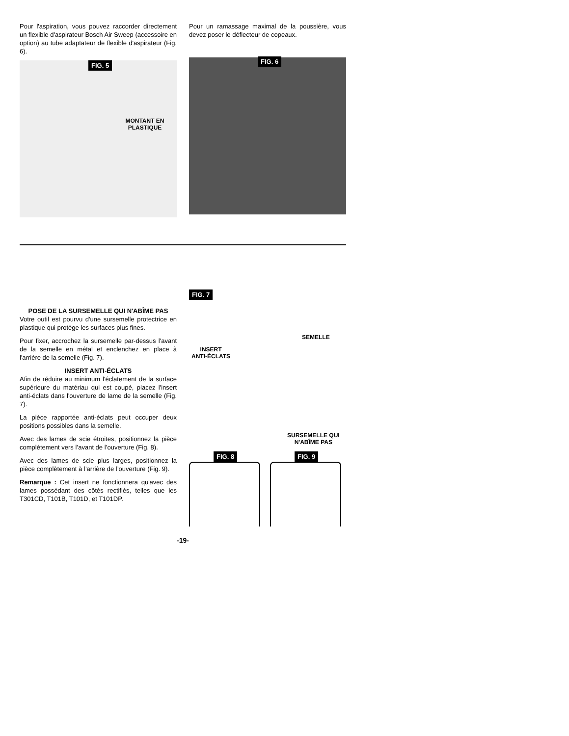Pour l'aspiration, vous pouvez raccorder directement un flexible d'aspirateur Bosch Air Sweep (accessoire en option) au tube adaptateur de flexible d'aspirateur (Fig. 6).
FIG. 5
MONTANT EN
PLASTIQUE
Pour un ramassage maximal de la poussière, vous devez poser le déflecteur de copeaux.
FIG. 6
POSE DE LA SURSEMELLE QUI N'ABÎME PAS
Votre outil est pourvu d'une sursemelle protectrice en plastique qui protège les surfaces plus fines.
Pour fixer, accrochez la sursemelle par-dessus l'avant de la semelle en métal et enclenchez en place à l'arrière de la semelle (Fig. 7).
INSERT ANTI-ÉCLATS
Afin de réduire au minimum l'éclatement de la surface supérieure du matériau qui est coupé, placez l'insert anti-éclats dans l'ouverture de lame de la semelle (Fig. 7).
La pièce rapportée anti-éclats peut occuper deux positions possibles dans la semelle.
Avec des lames de scie étroites, positionnez la pièce complètement vers l’avant de l’ouverture (Fig. 8).
Avec des lames de scie plus larges, positionnez la pièce complètement à l’arrière de l’ouverture (Fig. 9).
Remarque : Cet insert ne fonctionnera qu'avec des lames possédant des côtés rectifiés, telles que les T301CD, T101B, T101D, et T101DP.
FIG. 7
SEMELLE
INSERT
ANTI-ÉCLATS
SURSEMELLE QUI
N'ABÎME PAS
FIG. 8 FIG. 9
-19-